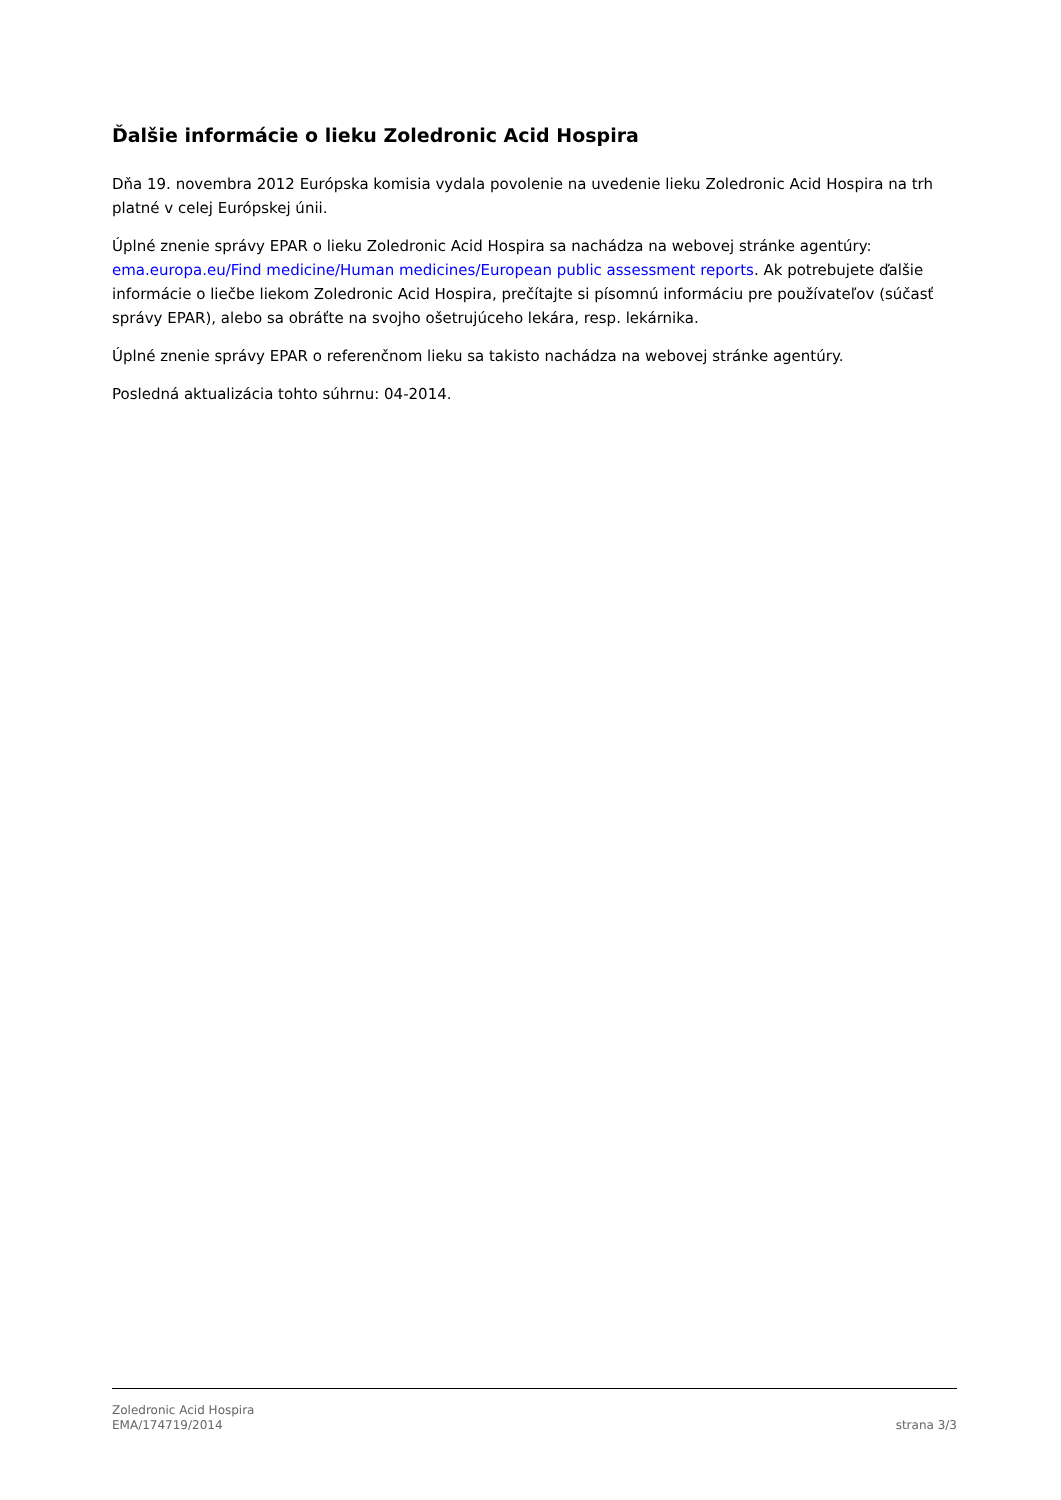Ďalšie informácie o lieku Zoledronic Acid Hospira
Dňa 19. novembra 2012 Európska komisia vydala povolenie na uvedenie lieku Zoledronic Acid Hospira na trh platné v celej Európskej únii.
Úplné znenie správy EPAR o lieku Zoledronic Acid Hospira sa nachádza na webovej stránke agentúry: ema.europa.eu/Find medicine/Human medicines/European public assessment reports. Ak potrebujete ďalšie informácie o liečbe liekom Zoledronic Acid Hospira, prečítajte si písomnú informáciu pre používateľov (súčasť správy EPAR), alebo sa obráťte na svojho ošetrujúceho lekára, resp. lekárnika.
Úplné znenie správy EPAR o referenčnom lieku sa takisto nachádza na webovej stránke agentúry.
Posledná aktualizácia tohto súhrnu: 04-2014.
Zoledronic Acid Hospira
EMA/174719/2014
strana 3/3